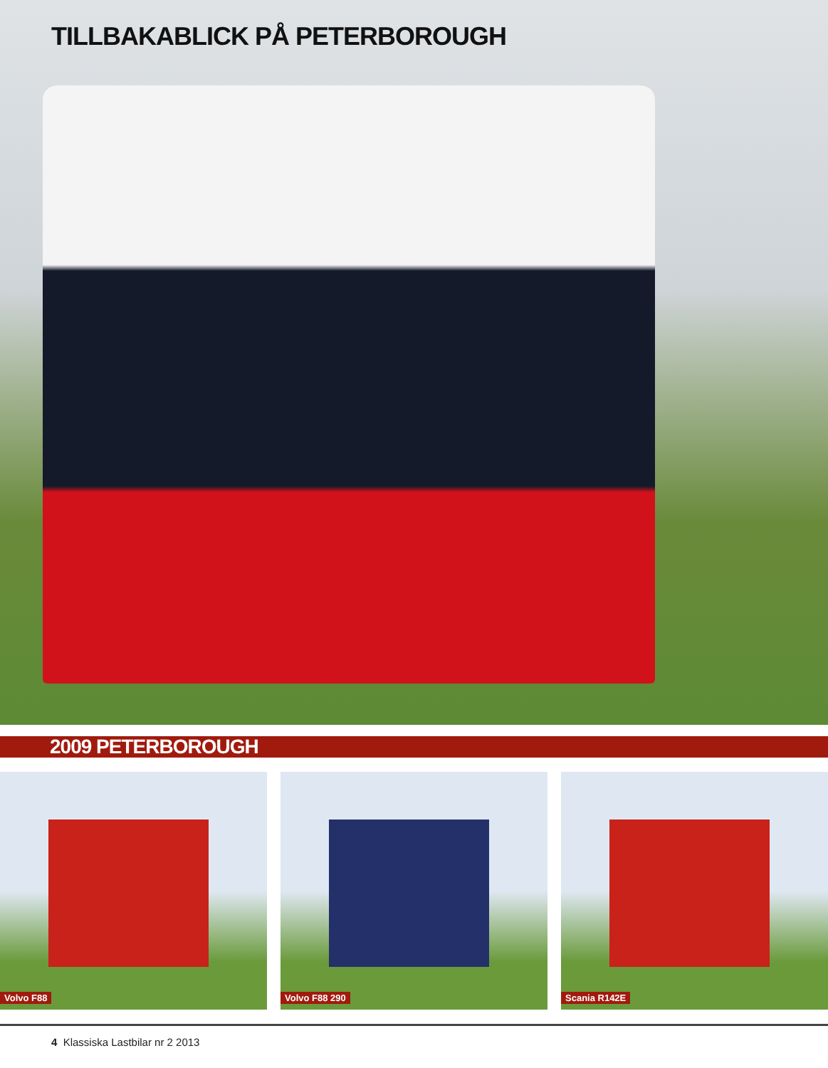TILLBAKABLICK PÅ PETERBOROUGH
2009 PETERBOROUGH
Volvo F88
Volvo F88 290
Scania R142E
4 Klassiska Lastbilar nr 2 2013